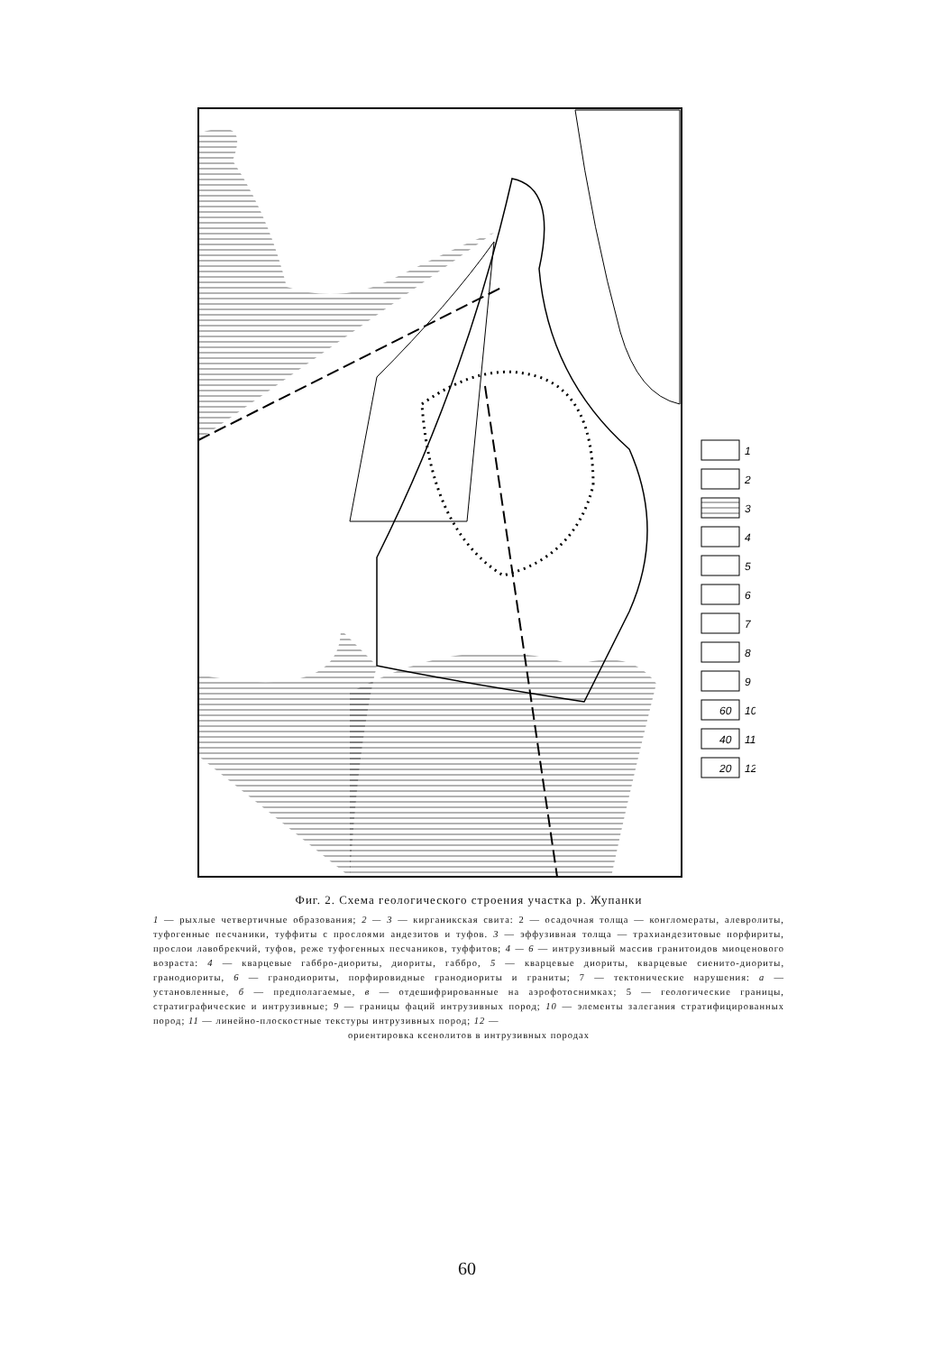1
2
3
4
5
6
7
8
9
60
10
40
11
20
12
Фиг. 2. Схема геологического строения участка р. Жупанки
1 — рыхлые четвертичные образования; 2 — 3 — кирганикская свита: 2 — осадочная толща — конгломераты, алевролиты, туфогенные песчаники, туффиты с прослоями андезитов и туфов. 3 — эффузивная толща — трахиандезитовые порфириты, прослои лавобрекчий, туфов, реже туфогенных песчаников, туффитов; 4 — 6 — интрузивный массив гранитоидов миоценового возраста: 4 — кварцевые габбро-диориты, диориты, габбро, 5 — кварцевые диориты, кварцевые сиенито-диориты, гранодиориты, 6 — гранодиориты, порфировидные гранодиориты и граниты; 7 — тектонические нарушения: а — установленные, б — предполагаемые, в — отдешифрированные на аэрофотоснимках; 5 — геологические границы, стратиграфические и интрузивные; 9 — границы фаций интрузивных пород; 10 — элементы залегания стратифицированных пород; 11 — линейно-плоскостные текстуры интрузивных пород; 12 —
ориентировка ксенолитов в интрузивных породах
60